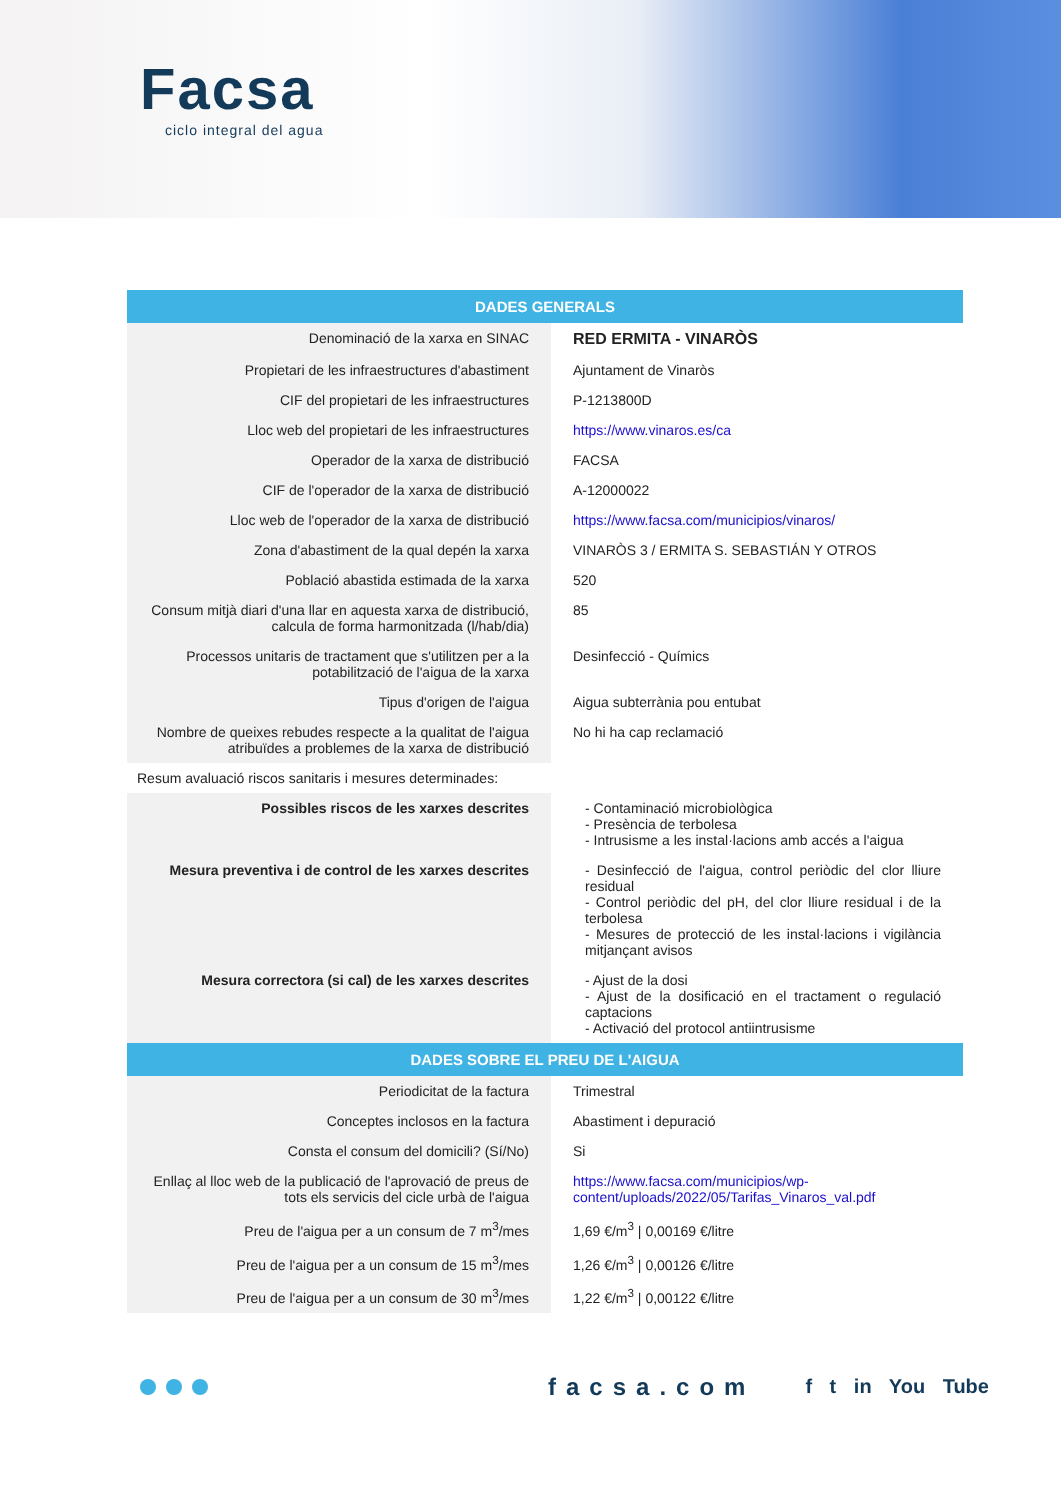Facsa
ciclo integral del agua
| DADES GENERALS | |
| --- | --- |
| Denominació de la xarxa en SINAC | RED ERMITA - VINARÒS |
| Propietari de les infraestructures d'abastiment | Ajuntament de Vinaròs |
| CIF del propietari de les infraestructures | P-1213800D |
| Lloc web del propietari de les infraestructures | https://www.vinaros.es/ca |
| Operador de la xarxa de distribució | FACSA |
| CIF de l'operador de la xarxa de distribució | A-12000022 |
| Lloc web de l'operador de la xarxa de distribució | https://www.facsa.com/municipios/vinaros/ |
| Zona d'abastiment de la qual depén la xarxa | VINARÒS 3 / ERMITA S. SEBASTIÁN Y OTROS |
| Població abastida estimada de la xarxa | 520 |
| Consum mitjà diari d'una llar en aquesta xarxa de distribució, calcula de forma harmonitzada (l/hab/dia) | 85 |
| Processos unitaris de tractament que s'utilitzen per a la potabilització de l'aigua de la xarxa | Desinfecció - Químics |
| Tipus d'origen de l'aigua | Aigua subterrània pou entubat |
| Nombre de queixes rebudes respecte a la qualitat de l'aigua atribuïdes a problemes de la xarxa de distribució | No hi ha cap reclamació |
| Resum avaluació riscos sanitaris i mesures determinades: | |
| Possibles riscos de les xarxes descrites | - Contaminació microbiològica - Presència de terbolesa - Intrusisme a les instal·lacions amb accés a l'aigua |
| Mesura preventiva i de control de les xarxes descrites | - Desinfecció de l'aigua, control periòdic del clor lliure residual - Control periòdic del pH, del clor lliure residual i de la terbolesa - Mesures de protecció de les instal·lacions i vigilància mitjançant avisos |
| Mesura correctora (si cal) de les xarxes descrites | - Ajust de la dosi - Ajust de la dosificació en el tractament o regulació captacions - Activació del protocol antiintrusisme |
| DADES SOBRE EL PREU DE L'AIGUA | |
| Periodicitat de la factura | Trimestral |
| Conceptes inclosos en la factura | Abastiment i depuració |
| Consta el consum del domicili? (Sí/No) | Si |
| Enllaç al lloc web de la publicació de l'aprovació de preus de tots els servicis del cicle urbà de l'aigua | https://www.facsa.com/municipios/wp-content/uploads/2022/05/Tarifas_Vinaros_val.pdf |
| Preu de l'aigua per a un consum de 7 m<sup>3</sup>/mes | 1,69 €/m<sup>3</sup> / 0,00169 €/litre |
| Preu de l'aigua per a un consum de 15 m<sup>3</sup>/mes | 1,26 €/m<sup>3</sup> / 0,00126 €/litre |
| Preu de l'aigua per a un consum de 30 m<sup>3</sup>/mes | 1,22 €/m<sup>3</sup> / 0,00122 €/litre |
facsa.com f t in You Tube